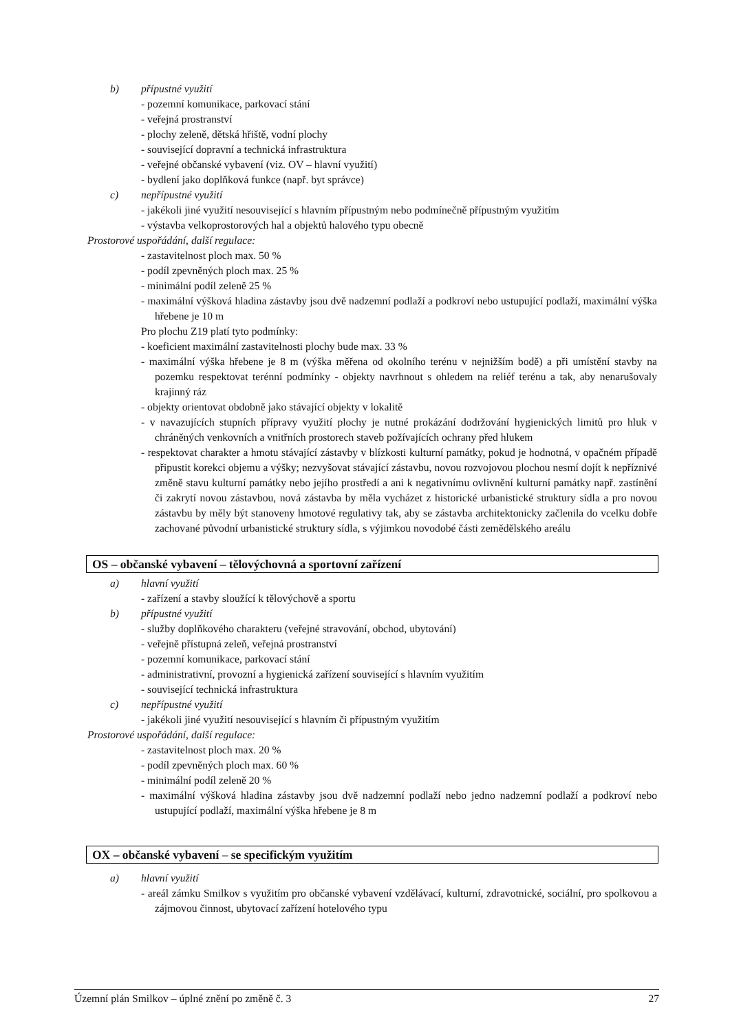b) přípustné využití
- pozemní komunikace, parkovací stání
- veřejná prostranství
- plochy zeleně, dětská hřiště, vodní plochy
- související dopravní a technická infrastruktura
- veřejné občanské vybavení (viz. OV – hlavní využití)
- bydlení jako doplňková funkce (např. byt správce)
c) nepřípustné využití
- jakékoli jiné využití nesouvisející s hlavním přípustným nebo podmínečně přípustným využitím
- výstavba velkoprostorových hal a objektů halového typu obecně
Prostorové uspořádání, další regulace:
- zastavitelnost ploch max. 50 %
- podíl zpevněných ploch max. 25 %
- minimální podíl zeleně 25 %
- maximální výšková hladina zástavby jsou dvě nadzemní podlaží a podkroví nebo ustupující podlaží, maximální výška hřebene je 10 m
Pro plochu Z19 platí tyto podmínky:
- koeficient maximální zastavitelnosti plochy bude max. 33 %
- maximální výška hřebene je 8 m (výška měřena od okolního terénu v nejnižším bodě) a při umístění stavby na pozemku respektovat terénní podmínky - objekty navrhnout s ohledem na reliéf terénu a tak, aby nenarušovaly krajinný ráz
- objekty orientovat obdobně jako stávající objekty v lokalitě
- v navazujících stupních přípravy využití plochy je nutné prokázání dodržování hygienických limitů pro hluk v chráněných venkovních a vnitřních prostorech staveb požívajících ochrany před hlukem
- respektovat charakter a hmotu stávající zástavby v blízkosti kulturní památky, pokud je hodnotná, v opačném případě připustit korekci objemu a výšky; nezvyšovat stávající zástavbu, novou rozvojovou plochou nesmí dojít k nepříznivé změně stavu kulturní památky nebo jejího prostředí a ani k negativnímu ovlivnění kulturní památky např. zastínění či zakrytí novou zástavbou, nová zástavba by měla vycházet z historické urbanistické struktury sídla a pro novou zástavbu by měly být stanoveny hmotové regulativy tak, aby se zástavba architektonicky začlenila do vcelku dobře zachované původní urbanistické struktury sídla, s výjimkou novodobé části zemědělského areálu
OS – občanské vybavení – tělovýchovná a sportovní zařízení
a) hlavní využití
- zařízení a stavby sloužící k tělovýchově a sportu
b) přípustné využití
- služby doplňkového charakteru (veřejné stravování, obchod, ubytování)
- veřejně přístupná zeleň, veřejná prostranství
- pozemní komunikace, parkovací stání
- administrativní, provozní a hygienická zařízení související s hlavním využitím
- související technická infrastruktura
c) nepřípustné využití
- jakékoli jiné využití nesouvisející s hlavním či přípustným využitím
Prostorové uspořádání, další regulace:
- zastavitelnost ploch max. 20 %
- podíl zpevněných ploch max. 60 %
- minimální podíl zeleně 20 %
- maximální výšková hladina zástavby jsou dvě nadzemní podlaží nebo jedno nadzemní podlaží a podkroví nebo ustupující podlaží, maximální výška hřebene je 8 m
OX – občanské vybavení – se specifickým využitím
a) hlavní využití
- areál zámku Smilkov s využitím pro občanské vybavení vzdělávací, kulturní, zdravotnické, sociální, pro spolkovou a zájmovou činnost, ubytovací zařízení hotelového typu
Územní plán Smilkov – úplné znění po změně č. 3 27